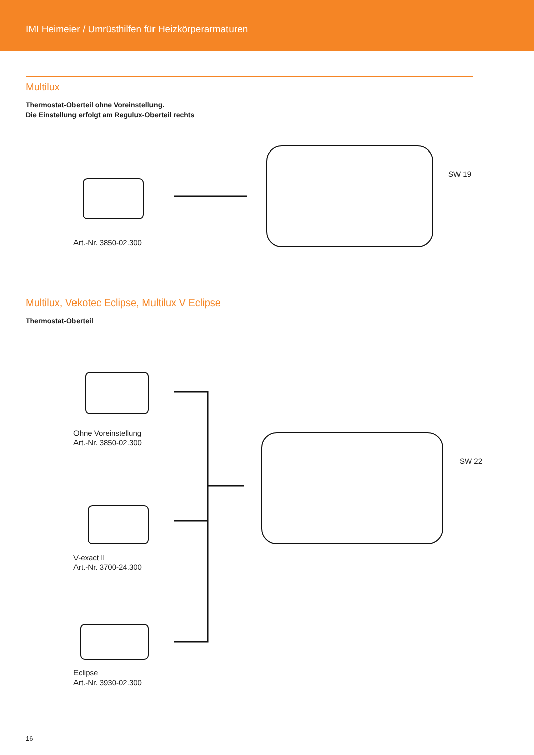IMI Heimeier / Umrüsthilfen für Heizkörperarmaturen
Multilux
Thermostat-Oberteil ohne Voreinstellung.
Die Einstellung erfolgt am Regulux-Oberteil rechts
Art.-Nr. 3850-02.300
SW 19
Multilux, Vekotec Eclipse, Multilux V Eclipse
Thermostat-Oberteil
Ohne Voreinstellung
Art.-Nr. 3850-02.300
V-exact II
Art.-Nr. 3700-24.300
Eclipse
Art.-Nr. 3930-02.300
SW 22
16